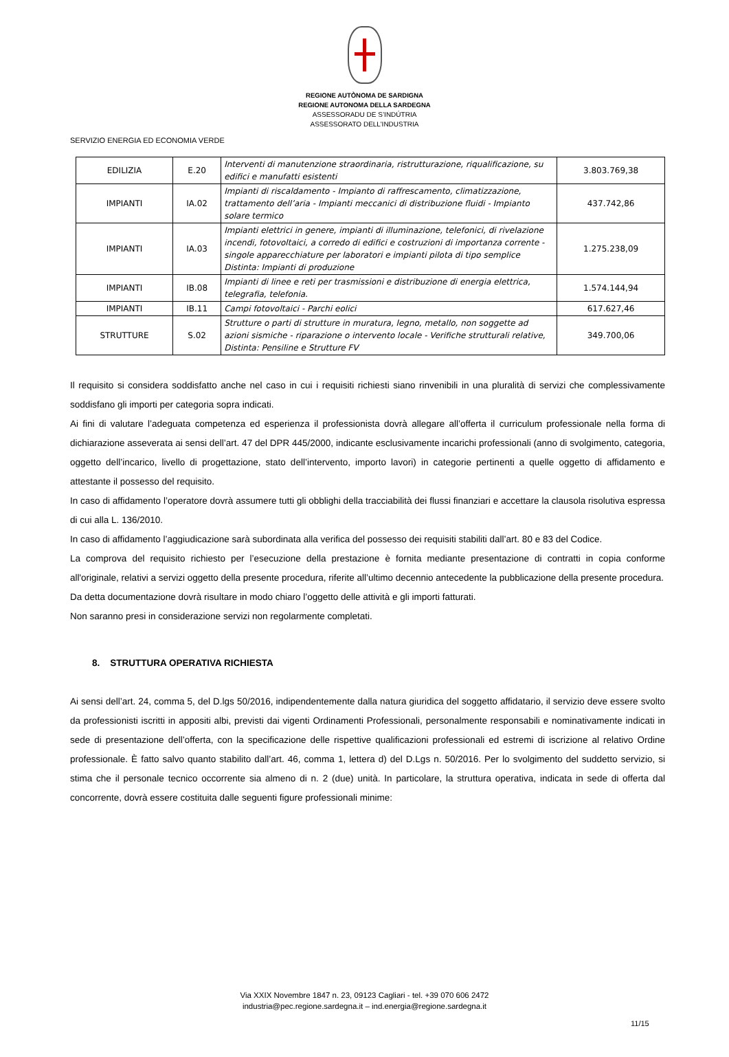REGIONE AUTÒNOMA DE SARDIGNA
REGIONE AUTONOMA DELLA SARDEGNA
ASSESSORADU DE S’INDÚTRIA
ASSESSORATO DELL’INDUSTRIA
SERVIZIO ENERGIA ED ECONOMIA VERDE
| EDILIZIA | E.20 | Interventi di manutenzione straordinaria, ristrutturazione, riqualificazione, su edifici e manufatti esistenti | 3.803.769,38 |
| IMPIANTI | IA.02 | Impianti di riscaldamento - Impianto di raffrescamento, climatizzazione, trattamento dell’aria - Impianti meccanici di distribuzione fluidi - Impianto solare termico | 437.742,86 |
| IMPIANTI | IA.03 | Impianti elettrici in genere, impianti di illuminazione, telefonici, di rivelazione incendi, fotovoltaici, a corredo di edifici e costruzioni di importanza corrente - singole apparecchiature per laboratori e impianti pilota di tipo semplice Distinta: Impianti di produzione | 1.275.238,09 |
| IMPIANTI | IB.08 | Impianti di linee e reti per trasmissioni e distribuzione di energia elettrica, telegrafia, telefonia. | 1.574.144,94 |
| IMPIANTI | IB.11 | Campi fotovoltaici - Parchi eolici | 617.627,46 |
| STRUTTURE | S.02 | Strutture o parti di strutture in muratura, legno, metallo, non soggette ad azioni sismiche - riparazione o intervento locale - Verifiche strutturali relative, Distinta: Pensiline e Strutture FV | 349.700,06 |
Il requisito si considera soddisfatto anche nel caso in cui i requisiti richiesti siano rinvenibili in una pluralità di servizi che complessivamente soddisfano gli importi per categoria sopra indicati.
Ai fini di valutare l’adeguata competenza ed esperienza il professionista dovrà allegare all’offerta il curriculum professionale nella forma di dichiarazione asseverata ai sensi dell’art. 47 del DPR 445/2000, indicante esclusivamente incarichi professionali (anno di svolgimento, categoria, oggetto dell’incarico, livello di progettazione, stato dell’intervento, importo lavori) in categorie pertinenti a quelle oggetto di affidamento e attestante il possesso del requisito.
In caso di affidamento l’operatore dovrà assumere tutti gli obblighi della tracciabilità dei flussi finanziari e accettare la clausola risolutiva espressa di cui alla L. 136/2010.
In caso di affidamento l’aggiudicazione sarà subordinata alla verifica del possesso dei requisiti stabiliti dall’art. 80 e 83 del Codice.
La comprova del requisito richiesto per l’esecuzione della prestazione è fornita mediante presentazione di contratti in copia conforme all'originale, relativi a servizi oggetto della presente procedura, riferite all’ultimo decennio antecedente la pubblicazione della presente procedura.
Da detta documentazione dovrà risultare in modo chiaro l’oggetto delle attività e gli importi fatturati.
Non saranno presi in considerazione servizi non regolarmente completati.
8. STRUTTURA OPERATIVA RICHIESTA
Ai sensi dell’art. 24, comma 5, del D.lgs 50/2016, indipendentemente dalla natura giuridica del soggetto affidatario, il servizio deve essere svolto da professionisti iscritti in appositi albi, previsti dai vigenti Ordinamenti Professionali, personalmente responsabili e nominativamente indicati in sede di presentazione dell’offerta, con la specificazione delle rispettive qualificazioni professionali ed estremi di iscrizione al relativo Ordine professionale. È fatto salvo quanto stabilito dall’art. 46, comma 1, lettera d) del D.Lgs n. 50/2016. Per lo svolgimento del suddetto servizio, si stima che il personale tecnico occorrente sia almeno di n. 2 (due) unità. In particolare, la struttura operativa, indicata in sede di offerta dal concorrente, dovrà essere costituita dalle seguenti figure professionali minime:
Via XXIX Novembre 1847 n. 23, 09123 Cagliari - tel. +39 070 606 2472
industria@pec.regione.sardegna.it – ind.energia@regione.sardegna.it
11/15